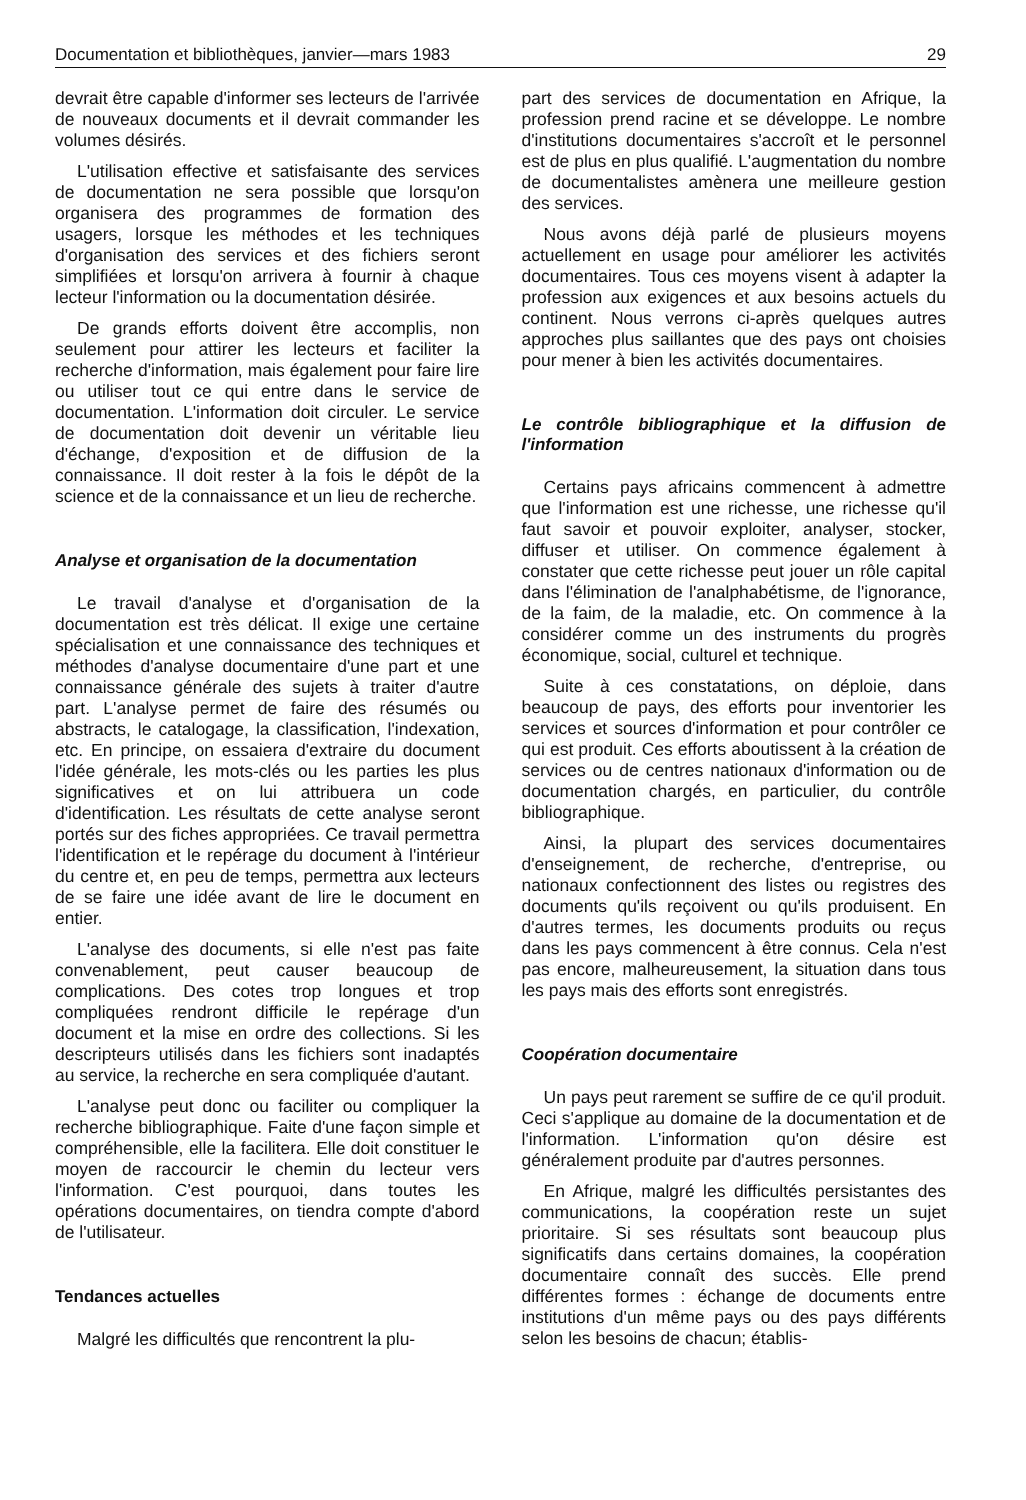Documentation et bibliothèques, janvier—mars 1983 29
devrait être capable d'informer ses lecteurs de l'arrivée de nouveaux documents et il devrait commander les volumes désirés.
L'utilisation effective et satisfaisante des services de documentation ne sera possible que lorsqu'on organisera des programmes de formation des usagers, lorsque les méthodes et les techniques d'organisation des services et des fichiers seront simplifiées et lorsqu'on arrivera à fournir à chaque lecteur l'information ou la documentation désirée.
De grands efforts doivent être accomplis, non seulement pour attirer les lecteurs et faciliter la recherche d'information, mais également pour faire lire ou utiliser tout ce qui entre dans le service de documentation. L'information doit circuler. Le service de documentation doit devenir un véritable lieu d'échange, d'exposition et de diffusion de la connaissance. Il doit rester à la fois le dépôt de la science et de la connaissance et un lieu de recherche.
Analyse et organisation de la documentation
Le travail d'analyse et d'organisation de la documentation est très délicat. Il exige une certaine spécialisation et une connaissance des techniques et méthodes d'analyse documentaire d'une part et une connaissance générale des sujets à traiter d'autre part. L'analyse permet de faire des résumés ou abstracts, le catalogage, la classification, l'indexation, etc. En principe, on essaiera d'extraire du document l'idée générale, les mots-clés ou les parties les plus significatives et on lui attribuera un code d'identification. Les résultats de cette analyse seront portés sur des fiches appropriées. Ce travail permettra l'identification et le repérage du document à l'intérieur du centre et, en peu de temps, permettra aux lecteurs de se faire une idée avant de lire le document en entier.
L'analyse des documents, si elle n'est pas faite convenablement, peut causer beaucoup de complications. Des cotes trop longues et trop compliquées rendront difficile le repérage d'un document et la mise en ordre des collections. Si les descripteurs utilisés dans les fichiers sont inadaptés au service, la recherche en sera compliquée d'autant.
L'analyse peut donc ou faciliter ou compliquer la recherche bibliographique. Faite d'une façon simple et compréhensible, elle la facilitera. Elle doit constituer le moyen de raccourcir le chemin du lecteur vers l'information. C'est pourquoi, dans toutes les opérations documentaires, on tiendra compte d'abord de l'utilisateur.
Tendances actuelles
Malgré les difficultés que rencontrent la plu-
part des services de documentation en Afrique, la profession prend racine et se développe. Le nombre d'institutions documentaires s'accroît et le personnel est de plus en plus qualifié. L'augmentation du nombre de documentalistes amènera une meilleure gestion des services.
Nous avons déjà parlé de plusieurs moyens actuellement en usage pour améliorer les activités documentaires. Tous ces moyens visent à adapter la profession aux exigences et aux besoins actuels du continent. Nous verrons ci-après quelques autres approches plus saillantes que des pays ont choisies pour mener à bien les activités documentaires.
Le contrôle bibliographique et la diffusion de l'information
Certains pays africains commencent à admettre que l'information est une richesse, une richesse qu'il faut savoir et pouvoir exploiter, analyser, stocker, diffuser et utiliser. On commence également à constater que cette richesse peut jouer un rôle capital dans l'élimination de l'analphabétisme, de l'ignorance, de la faim, de la maladie, etc. On commence à la considérer comme un des instruments du progrès économique, social, culturel et technique.
Suite à ces constatations, on déploie, dans beaucoup de pays, des efforts pour inventorier les services et sources d'information et pour contrôler ce qui est produit. Ces efforts aboutissent à la création de services ou de centres nationaux d'information ou de documentation chargés, en particulier, du contrôle bibliographique.
Ainsi, la plupart des services documentaires d'enseignement, de recherche, d'entreprise, ou nationaux confectionnent des listes ou registres des documents qu'ils reçoivent ou qu'ils produisent. En d'autres termes, les documents produits ou reçus dans les pays commencent à être connus. Cela n'est pas encore, malheureusement, la situation dans tous les pays mais des efforts sont enregistrés.
Coopération documentaire
Un pays peut rarement se suffire de ce qu'il produit. Ceci s'applique au domaine de la documentation et de l'information. L'information qu'on désire est généralement produite par d'autres personnes.
En Afrique, malgré les difficultés persistantes des communications, la coopération reste un sujet prioritaire. Si ses résultats sont beaucoup plus significatifs dans certains domaines, la coopération documentaire connaît des succès. Elle prend différentes formes : échange de documents entre institutions d'un même pays ou des pays différents selon les besoins de chacun; établis-